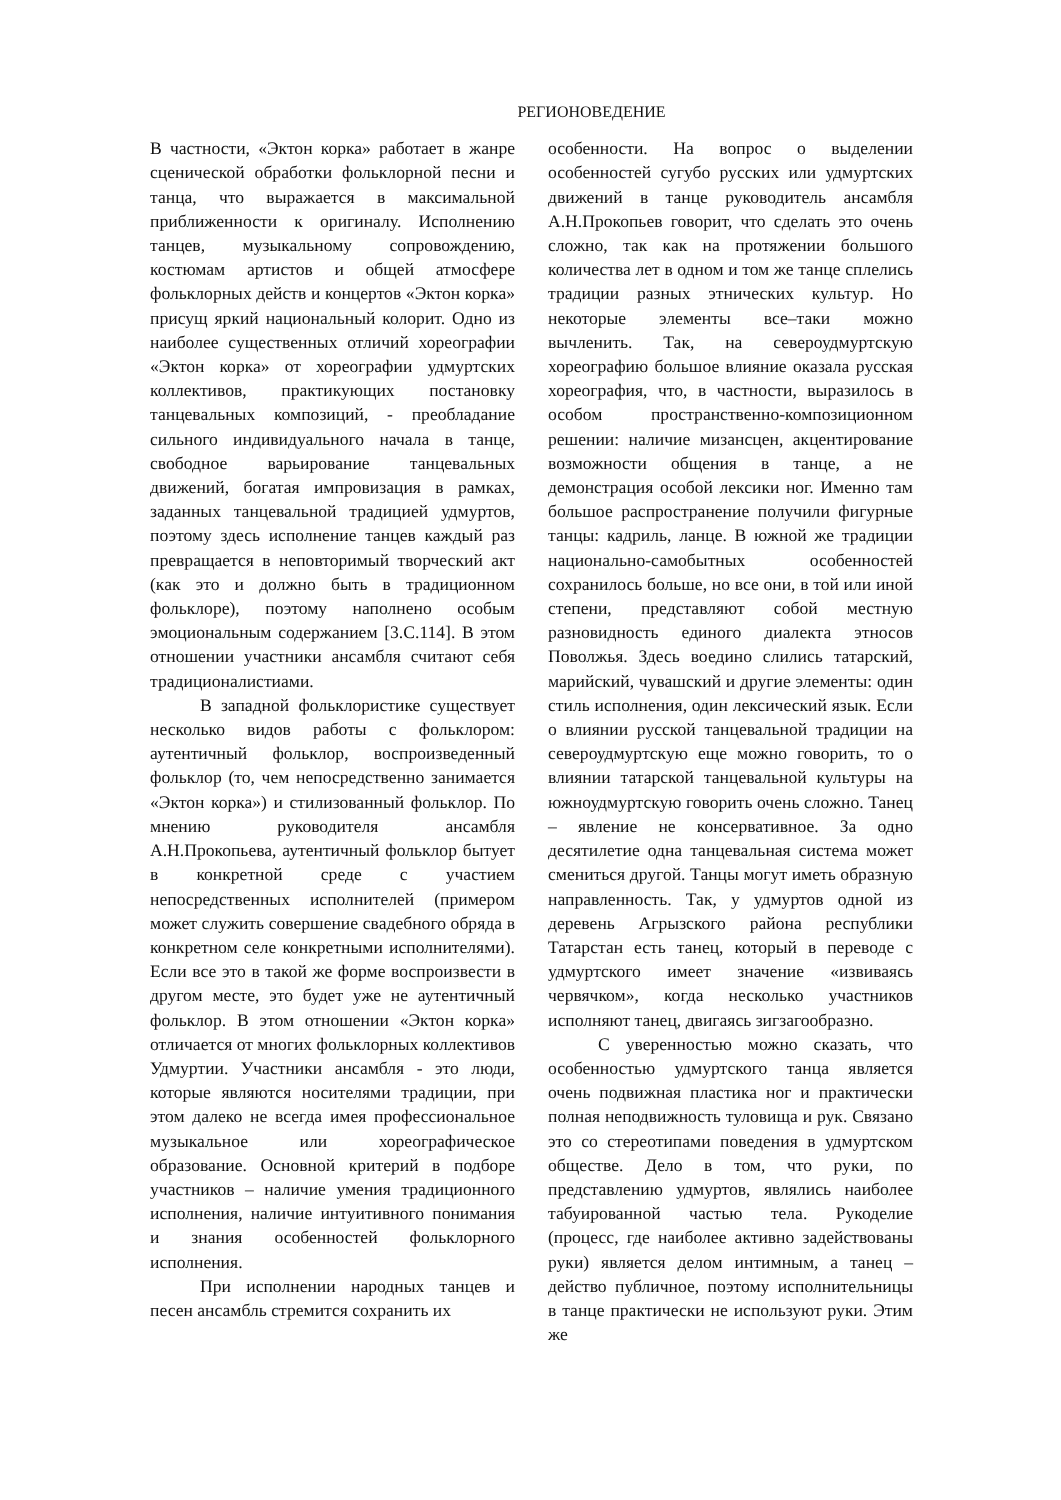РЕГИОНОВЕДЕНИЕ
В частности, «Эктон корка» работает в жанре сценической обработки фольклорной песни и танца, что выражается в максимальной приближенности к оригиналу. Исполнению танцев, музыкальному сопровождению, костюмам артистов и общей атмосфере фольклорных действ и концертов «Эктон корка» присущ яркий национальный колорит. Одно из наиболее существенных отличий хореографии «Эктон корка» от хореографии удмуртских коллективов, практикующих постановку танцевальных композиций, - преобладание сильного индивидуального начала в танце, свободное варьирование танцевальных движений, богатая импровизация в рамках, заданных танцевальной традицией удмуртов, поэтому здесь исполнение танцев каждый раз превращается в неповторимый творческий акт (как это и должно быть в традиционном фольклоре), поэтому наполнено особым эмоциональным содержанием [3.С.114]. В этом отношении участники ансамбля считают себя традиционалистиами.
В западной фольклористике существует несколько видов работы с фольклором: аутентичный фольклор, воспроизведенный фольклор (то, чем непосредственно занимается «Эктон корка») и стилизованный фольклор. По мнению руководителя ансамбля А.Н.Прокопьева, аутентичный фольклор бытует в конкретной среде с участием непосредственных исполнителей (примером может служить совершение свадебного обряда в конкретном селе конкретными исполнителями). Если все это в такой же форме воспроизвести в другом месте, это будет уже не аутентичный фольклор. В этом отношении «Эктон корка» отличается от многих фольклорных коллективов Удмуртии. Участники ансамбля - это люди, которые являются носителями традиции, при этом далеко не всегда имея профессиональное музыкальное или хореографическое образование. Основной критерий в подборе участников – наличие умения традиционного исполнения, наличие интуитивного понимания и знания особенностей фольклорного исполнения.
При исполнении народных танцев и песен ансамбль стремится сохранить их
особенности. На вопрос о выделении особенностей сугубо русских или удмуртских движений в танце руководитель ансамбля А.Н.Прокопьев говорит, что сделать это очень сложно, так как на протяжении большого количества лет в одном и том же танце сплелись традиции разных этнических культур. Но некоторые элементы все–таки можно вычленить. Так, на североудмуртскую хореографию большое влияние оказала русская хореография, что, в частности, выразилось в особом пространственно-композиционном решении: наличие мизансцен, акцентирование возможности общения в танце, а не демонстрация особой лексики ног. Именно там большое распространение получили фигурные танцы: кадриль, ланце. В южной же традиции национально-самобытных особенностей сохранилось больше, но все они, в той или иной степени, представляют собой местную разновидность единого диалекта этносов Поволжья. Здесь воедино слились татарский, марийский, чувашский и другие элементы: один стиль исполнения, один лексический язык. Если о влиянии русской танцевальной традиции на североудмуртскую еще можно говорить, то о влиянии татарской танцевальной культуры на южноудмуртскую говорить очень сложно. Танец – явление не консервативное. За одно десятилетие одна танцевальная система может смениться другой. Танцы могут иметь образную направленность. Так, у удмуртов одной из деревень Агрызского района республики Татарстан есть танец, который в переводе с удмуртского имеет значение «извиваясь червячком», когда несколько участников исполняют танец, двигаясь зигзагообразно.
С уверенностью можно сказать, что особенностью удмуртского танца является очень подвижная пластика ног и практически полная неподвижность туловища и рук. Связано это со стереотипами поведения в удмуртском обществе. Дело в том, что руки, по представлению удмуртов, являлись наиболее табуированной частью тела. Рукоделие (процесс, где наиболее активно задействованы руки) является делом интимным, а танец – действо публичное, поэтому исполнительницы в танце практически не используют руки. Этим же